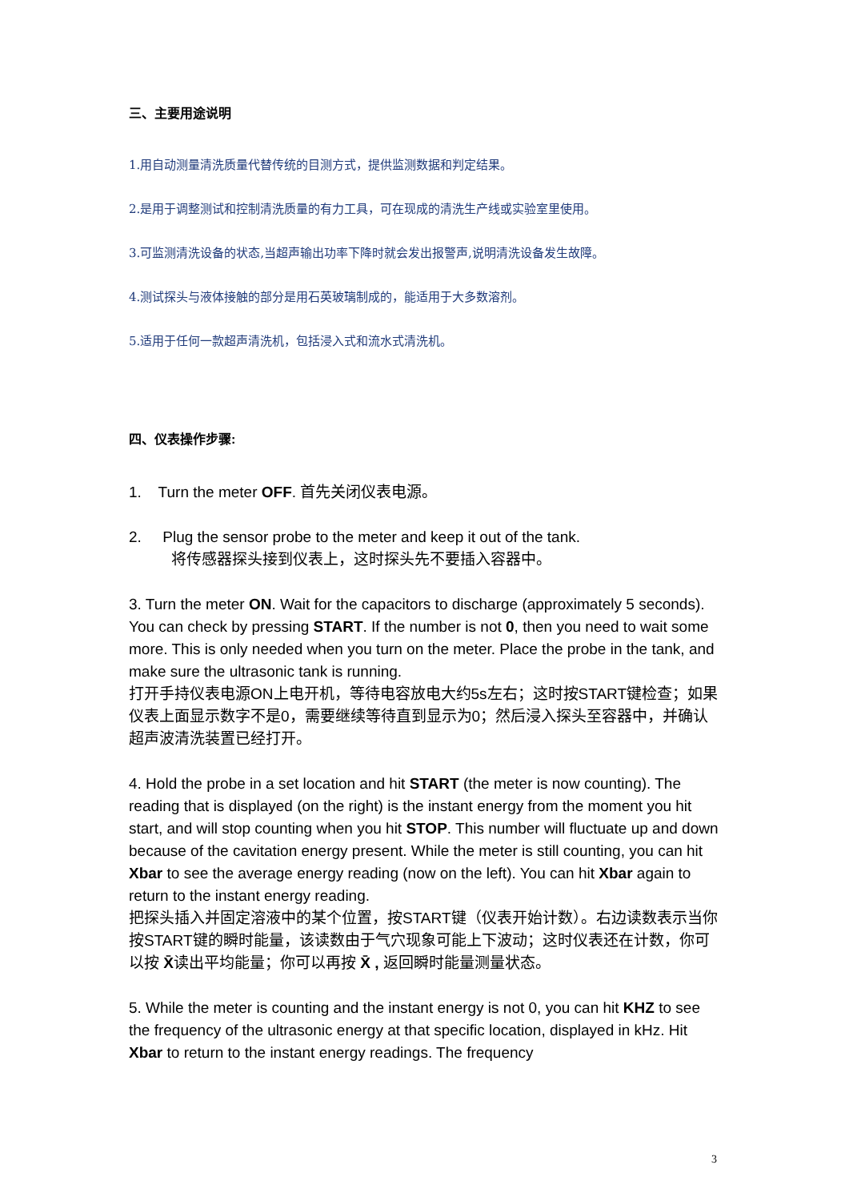三、主要用途说明
1.用自动测量清洗质量代替传统的目测方式，提供监测数据和判定结果。
2.是用于调整测试和控制清洗质量的有力工具，可在现成的清洗生产线或实验室里使用。
3.可监测清洗设备的状态,当超声输出功率下降时就会发出报警声,说明清洗设备发生故障。
4.测试探头与液体接触的部分是用石英玻璃制成的，能适用于大多数溶剂。
5.适用于任何一款超声清洗机，包括浸入式和流水式清洗机。
四、仪表操作步骤:
1. Turn the meter OFF. 首先关闭仪表电源。
2. Plug the sensor probe to the meter and keep it out of the tank.
将传感器探头接到仪表上，这时探头先不要插入容器中。
3. Turn the meter ON. Wait for the capacitors to discharge (approximately 5 seconds). You can check by pressing START. If the number is not 0, then you need to wait some more. This is only needed when you turn on the meter. Place the probe in the tank, and make sure the ultrasonic tank is running.
打开手持仪表电源ON上电开机，等待电容放电大约5s左右；这时按START键检查；如果仪表上面显示数字不是0，需要继续等待直到显示为0；然后浸入探头至容器中，并确认超声波清洗装置已经打开。
4. Hold the probe in a set location and hit START (the meter is now counting). The reading that is displayed (on the right) is the instant energy from the moment you hit start, and will stop counting when you hit STOP. This number will fluctuate up and down because of the cavitation energy present. While the meter is still counting, you can hit Xbar to see the average energy reading (now on the left). You can hit Xbar again to return to the instant energy reading.
把探头插入并固定溶液中的某个位置，按START键（仪表开始计数）。右边读数表示当你按START键的瞬时能量，该读数由于气穴现象可能上下波动；这时仪表还在计数，你可以按 X̄读出平均能量；你可以再按 X̄ , 返回瞬时能量测量状态。
5. While the meter is counting and the instant energy is not 0, you can hit KHZ to see the frequency of the ultrasonic energy at that specific location, displayed in kHz. Hit Xbar to return to the instant energy readings. The frequency
3